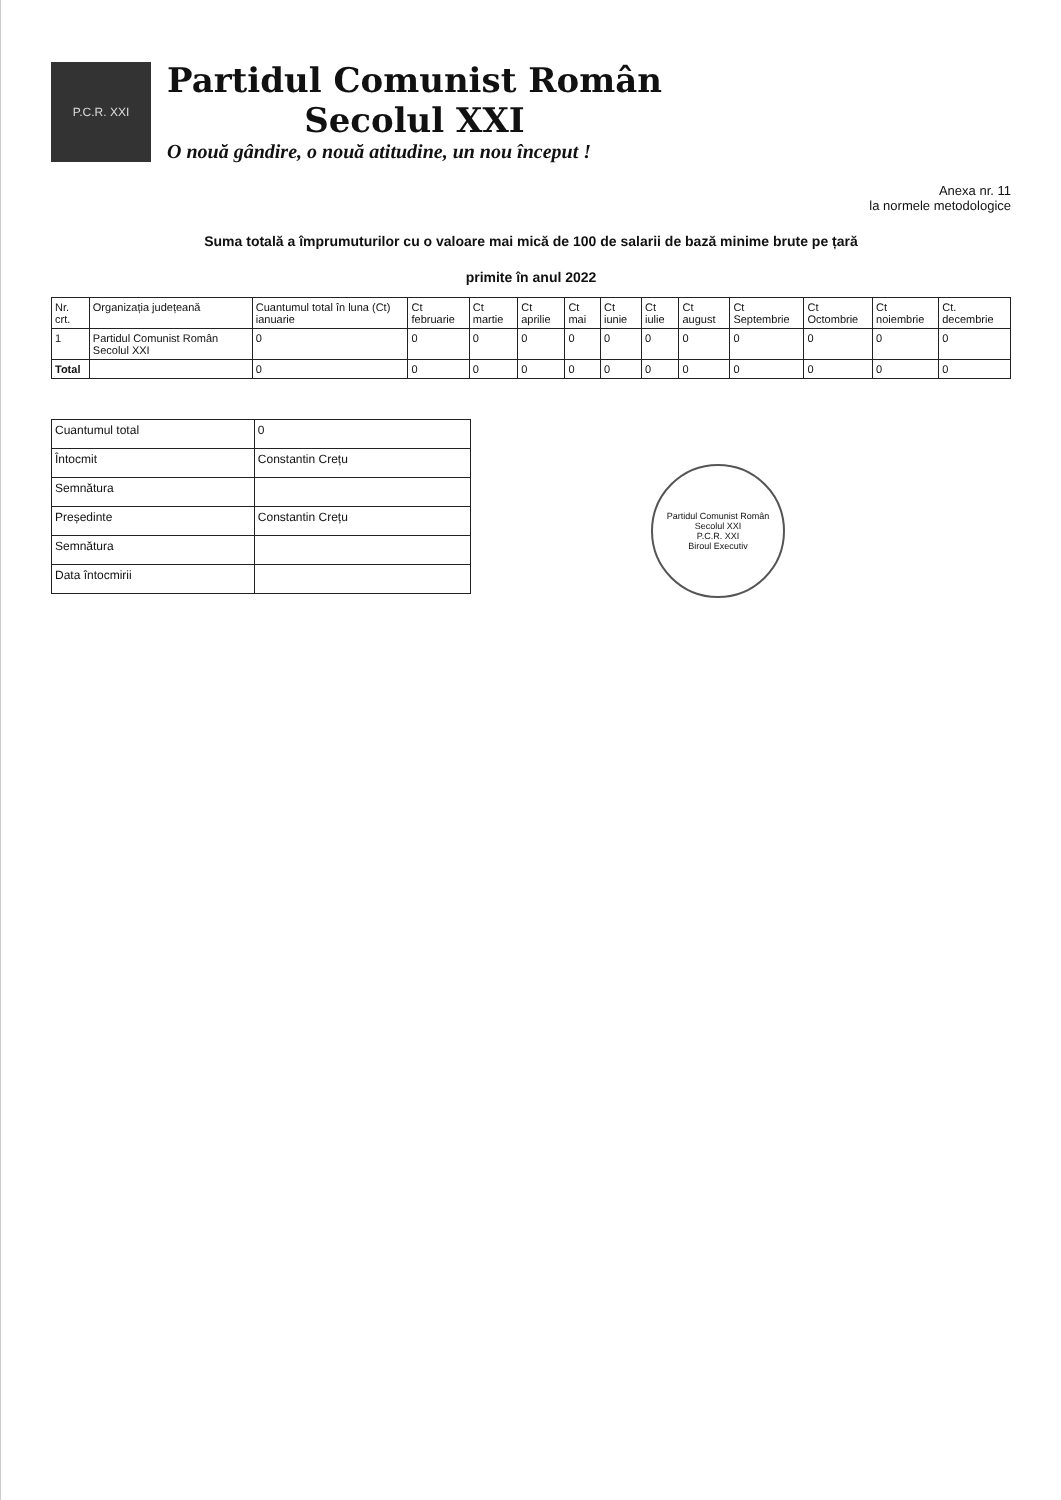P.C.R. XXI
Partidul Comunist Român
Secolul XXI
O nouă gândire, o nouă atitudine, un nou început !
Anexa nr. 11
la normele metodologice
Suma totală a împrumuturilor cu o valoare mai mică de 100 de salarii de bază minime brute pe țară
primite în anul 2022
| Nr. crt. | Organizația județeană | Cuantumul total în luna (Ct) ianuarie | Ct februarie | Ct martie | Ct aprilie | Ct mai | Ct iunie | Ct iulie | Ct august | Ct Septembrie | Ct Octombrie | Ct noiembrie | Ct. decembrie |
| --- | --- | --- | --- | --- | --- | --- | --- | --- | --- | --- | --- | --- | --- |
| 1 | Partidul Comunist Român Secolul XXI | 0 | 0 | 0 | 0 | 0 | 0 | 0 | 0 | 0 | 0 | 0 | 0 |
| Total | | 0 | 0 | 0 | 0 | 0 | 0 | 0 | 0 | 0 | 0 | 0 | 0 |
| Cuantumul total | 0 |
| Întocmit | Constantin Crețu |
| Semnătura | |
| Președinte | Constantin Crețu |
| Semnătura | |
| Data întocmirii | |
Partidul Comunist Român Secolul XXI
P.C.R. XXI
Biroul Executiv